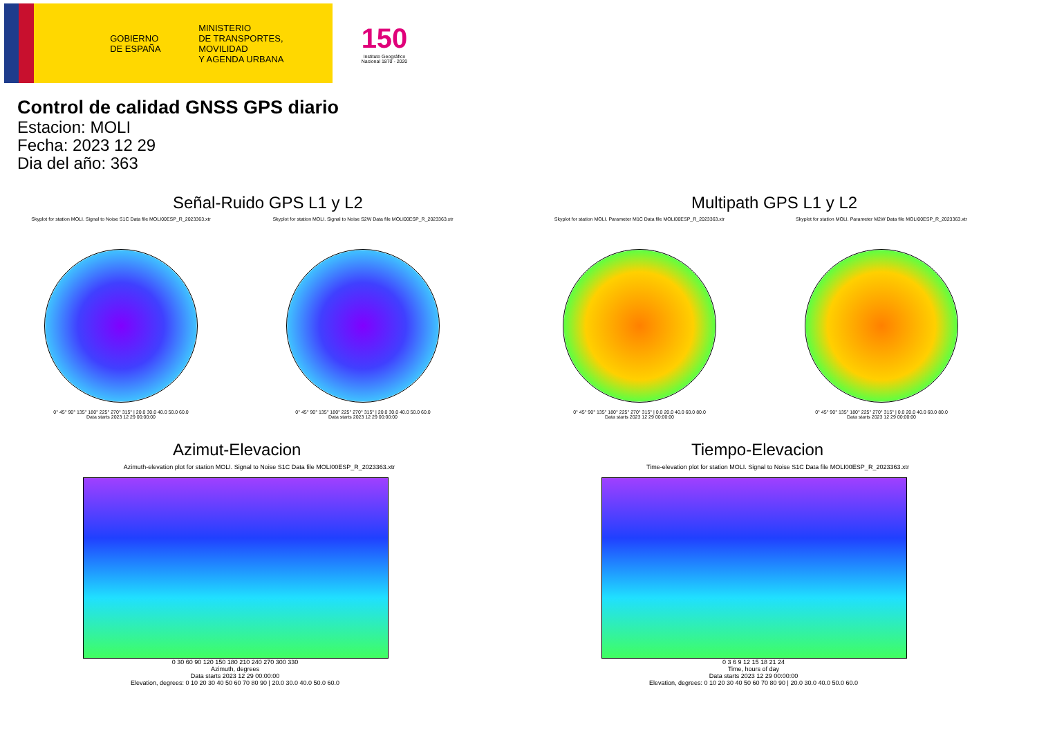GOBIERNO
DE ESPAÑA
MINISTERIO
DE TRANSPORTES, MOVILIDAD
Y AGENDA URBANA
150
Instituto Geográfico
Nacional 1870 - 2020
Control de calidad GNSS GPS diario
Estacion: MOLI
Fecha: 2023 12 29
Dia del año: 363
Señal-Ruido GPS L1 y L2
Skyplot for station MOLI. Signal to Noise S1C Data file MOLI00ESP_R_2023363.xtr
0° 45° 90° 135° 180° 225° 270° 315° | 20.0 30.0 40.0 50.0 60.0
Data starts 2023 12 29 00:00:00
Skyplot for station MOLI. Signal to Noise S2W Data file MOLI00ESP_R_2023363.xtr
0° 45° 90° 135° 180° 225° 270° 315° | 20.0 30.0 40.0 50.0 60.0
Data starts 2023 12 29 00:00:00
Multipath GPS L1 y L2
Skyplot for station MOLI. Parameter M1C Data file MOLI00ESP_R_2023363.xtr
0° 45° 90° 135° 180° 225° 270° 315° | 0.0 20.0 40.0 60.0 80.0
Data starts 2023 12 29 00:00:00
Skyplot for station MOLI. Parameter M2W Data file MOLI00ESP_R_2023363.xtr
0° 45° 90° 135° 180° 225° 270° 315° | 0.0 20.0 40.0 60.0 80.0
Data starts 2023 12 29 00:00:00
Azimut-Elevacion
Azimuth-elevation plot for station MOLI. Signal to Noise S1C Data file MOLI00ESP_R_2023363.xtr
0 30 60 90 120 150 180 210 240 270 300 330
Azimuth, degrees
Data starts 2023 12 29 00:00:00
Elevation, degrees: 0 10 20 30 40 50 60 70 80 90 | 20.0 30.0 40.0 50.0 60.0
Tiempo-Elevacion
Time-elevation plot for station MOLI. Signal to Noise S1C Data file MOLI00ESP_R_2023363.xtr
0 3 6 9 12 15 18 21 24
Time, hours of day
Data starts 2023 12 29 00:00:00
Elevation, degrees: 0 10 20 30 40 50 60 70 80 90 | 20.0 30.0 40.0 50.0 60.0